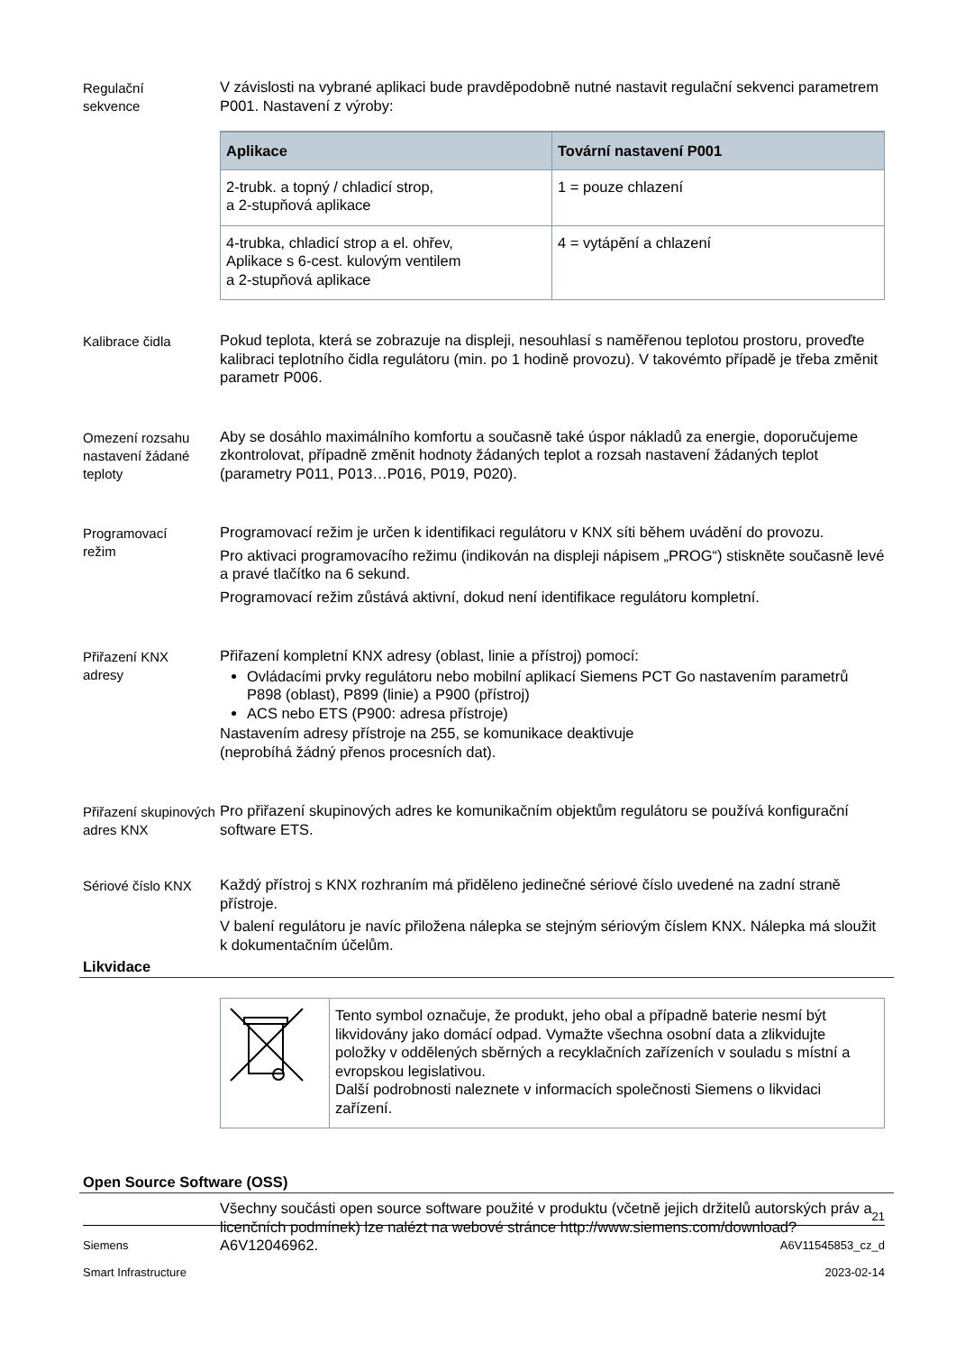Regulační
sekvence
V závislosti na vybrané aplikaci bude pravděpodobně nutné nastavit regulační sekvenci parametrem P001. Nastavení z výroby:
| Aplikace | Tovární nastavení P001 |
| --- | --- |
| 2-trubk. a topný / chladicí strop, a 2-stupňová aplikace | 1 = pouze chlazení |
| 4-trubka, chladicí strop a el. ohřev, Aplikace s 6-cest. kulovým ventilem a 2-stupňová aplikace | 4 = vytápění a chlazení |
Kalibrace čidla
Pokud teplota, která se zobrazuje na displeji, nesouhlasí s naměřenou teplotou prostoru, proveďte kalibraci teplotního čidla regulátoru (min. po 1 hodině provozu). V takovémto případě je třeba změnit parametr P006.
Omezení rozsahu nastavení žádané teploty
Aby se dosáhlo maximálního komfortu a současně také úspor nákladů za energie, doporučujeme zkontrolovat, případně změnit hodnoty žádaných teplot a rozsah nastavení žádaných teplot (parametry P011, P013…P016, P019, P020).
Programovací
režim
Programovací režim je určen k identifikaci regulátoru v KNX síti během uvádění do provozu.
Pro aktivaci programovacího režimu (indikován na displeji nápisem „PROG“) stiskněte současně levé a pravé tlačítko na 6 sekund.
Programovací režim zůstává aktivní, dokud není identifikace regulátoru kompletní.
Přiřazení KNX
adresy
Přiřazení kompletní KNX adresy (oblast, linie a přístroj) pomocí:
Ovládacími prvky regulátoru nebo mobilní aplikací Siemens PCT Go nastavením parametrů P898 (oblast), P899 (linie) a P900 (přístroj)
ACS nebo ETS (P900: adresa přístroje)
Nastavením adresy přístroje na 255, se komunikace deaktivuje
(neprobíhá žádný přenos procesních dat).
Přiřazení skupinových adres KNX
Pro přiřazení skupinových adres ke komunikačním objektům regulátoru se používá konfigurační software ETS.
Sériové číslo KNX
Každý přístroj s KNX rozhraním má přiděleno jedinečné sériové číslo uvedené na zadní straně přístroje.
V balení regulátoru je navíc přiložena nálepka se stejným sériovým číslem KNX. Nálepka má sloužit k dokumentačním účelům.
Likvidace
| | Tento symbol označuje, že produkt, jeho obal a případně baterie nesmí být likvidovány jako domácí odpad. Vymažte všechna osobní data a zlikvidujte položky v oddělených sběrných a recyklačních zařízeních v souladu s místní a evropskou legislativou. Další podrobnosti naleznete v informacích společnosti Siemens o likvidaci zařízení. |
Open Source Software (OSS)
Všechny součásti open source software použité v produktu (včetně jejich držitelů autorských práv a licenčních podmínek) lze nalézt na webové stránce http://www.siemens.com/download?A6V12046962.
21
Siemens A6V11545853_cz_d
Smart Infrastructure 2023-02-14